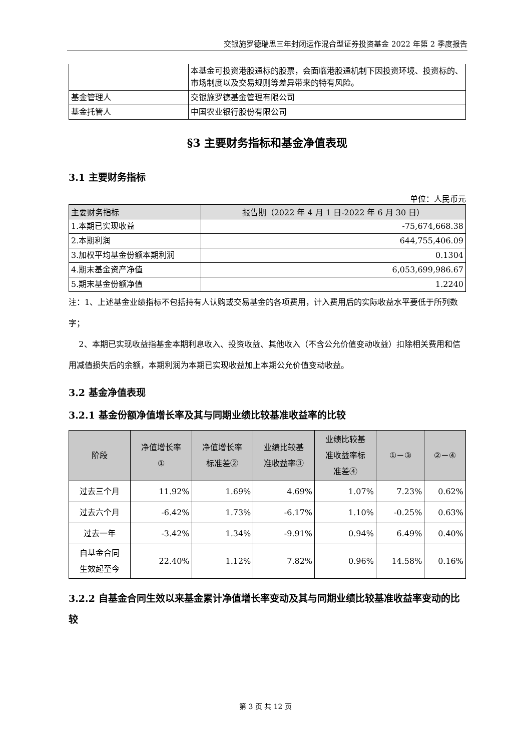交银施罗德瑞思三年封闭运作混合型证券投资基金 2022 年第 2 季度报告
| | 本基金可投资港股通标的股票，会面临港股通机制下因投资环境、投资标的、市场制度以及交易规则等差异带来的特有风险。 |
| 基金管理人 | 交银施罗德基金管理有限公司 |
| 基金托管人 | 中国农业银行股份有限公司 |
§3 主要财务指标和基金净值表现
3.1 主要财务指标
单位：人民币元
| 主要财务指标 | 报告期（2022 年 4 月 1 日-2022 年 6 月 30 日） |
| --- | --- |
| 1.本期已实现收益 | -75,674,668.38 |
| 2.本期利润 | 644,755,406.09 |
| 3.加权平均基金份额本期利润 | 0.1304 |
| 4.期末基金资产净值 | 6,053,699,986.67 |
| 5.期末基金份额净值 | 1.2240 |
注：1、上述基金业绩指标不包括持有人认购或交易基金的各项费用，计入费用后的实际收益水平要低于所列数字；
2、本期已实现收益指基金本期利息收入、投资收益、其他收入（不含公允价值变动收益）扣除相关费用和信用减值损失后的余额，本期利润为本期已实现收益加上本期公允价值变动收益。
3.2 基金净值表现
3.2.1 基金份额净值增长率及其与同期业绩比较基准收益率的比较
| 阶段 | 净值增长率 ① | 净值增长率 标准差② | 业绩比较基 准收益率③ | 业绩比较基 准收益率标 准差④ | ①－③ | ②－④ |
| --- | --- | --- | --- | --- | --- | --- |
| 过去三个月 | 11.92% | 1.69% | 4.69% | 1.07% | 7.23% | 0.62% |
| 过去六个月 | -6.42% | 1.73% | -6.17% | 1.10% | -0.25% | 0.63% |
| 过去一年 | -3.42% | 1.34% | -9.91% | 0.94% | 6.49% | 0.40% |
| 自基金合同 生效起至今 | 22.40% | 1.12% | 7.82% | 0.96% | 14.58% | 0.16% |
3.2.2 自基金合同生效以来基金累计净值增长率变动及其与同期业绩比较基准收益率变动的比较
第 3 页 共 12 页